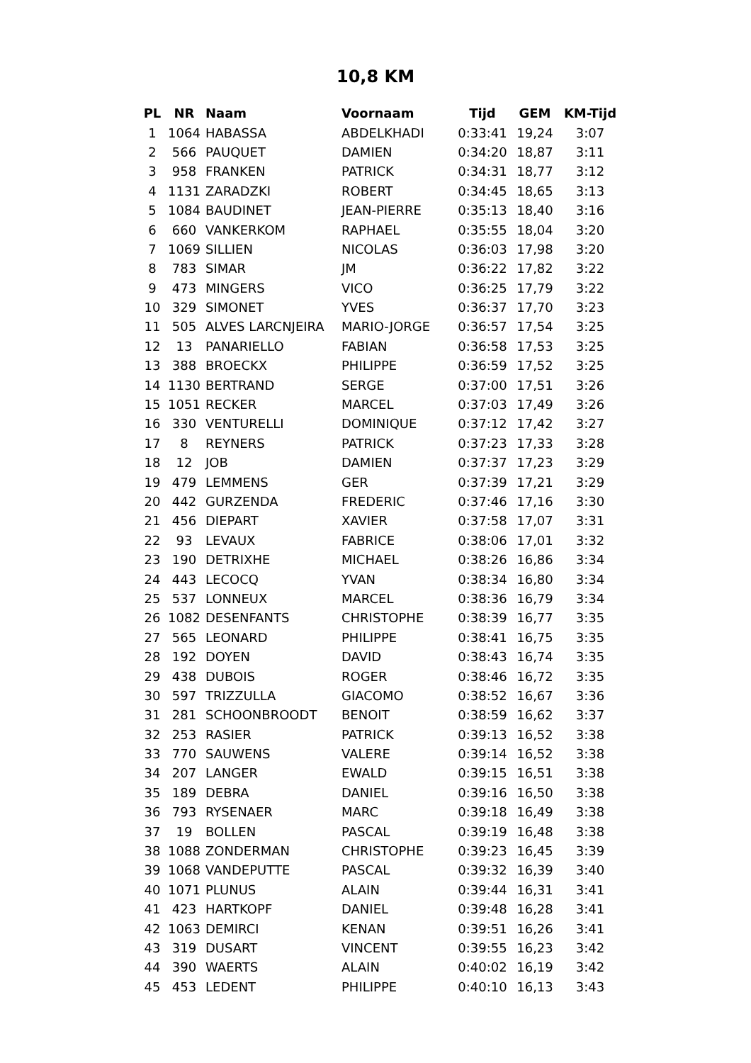10,8 KM
| PL | NR | Naam | Voornaam | Tijd | GEM | KM-Tijd |
| --- | --- | --- | --- | --- | --- | --- |
| 1 | 1064 | HABASSA | ABDELKHADI | 0:33:41 | 19,24 | 3:07 |
| 2 | 566 | PAUQUET | DAMIEN | 0:34:20 | 18,87 | 3:11 |
| 3 | 958 | FRANKEN | PATRICK | 0:34:31 | 18,77 | 3:12 |
| 4 | 1131 | ZARADZKI | ROBERT | 0:34:45 | 18,65 | 3:13 |
| 5 | 1084 | BAUDINET | JEAN-PIERRE | 0:35:13 | 18,40 | 3:16 |
| 6 | 660 | VANKERKOM | RAPHAEL | 0:35:55 | 18,04 | 3:20 |
| 7 | 1069 | SILLIEN | NICOLAS | 0:36:03 | 17,98 | 3:20 |
| 8 | 783 | SIMAR | JM | 0:36:22 | 17,82 | 3:22 |
| 9 | 473 | MINGERS | VICO | 0:36:25 | 17,79 | 3:22 |
| 10 | 329 | SIMONET | YVES | 0:36:37 | 17,70 | 3:23 |
| 11 | 505 | ALVES LARCNJEIRA | MARIO-JORGE | 0:36:57 | 17,54 | 3:25 |
| 12 | 13 | PANARIELLO | FABIAN | 0:36:58 | 17,53 | 3:25 |
| 13 | 388 | BROECKX | PHILIPPE | 0:36:59 | 17,52 | 3:25 |
| 14 | 1130 | BERTRAND | SERGE | 0:37:00 | 17,51 | 3:26 |
| 15 | 1051 | RECKER | MARCEL | 0:37:03 | 17,49 | 3:26 |
| 16 | 330 | VENTURELLI | DOMINIQUE | 0:37:12 | 17,42 | 3:27 |
| 17 | 8 | REYNERS | PATRICK | 0:37:23 | 17,33 | 3:28 |
| 18 | 12 | JOB | DAMIEN | 0:37:37 | 17,23 | 3:29 |
| 19 | 479 | LEMMENS | GER | 0:37:39 | 17,21 | 3:29 |
| 20 | 442 | GURZENDA | FREDERIC | 0:37:46 | 17,16 | 3:30 |
| 21 | 456 | DIEPART | XAVIER | 0:37:58 | 17,07 | 3:31 |
| 22 | 93 | LEVAUX | FABRICE | 0:38:06 | 17,01 | 3:32 |
| 23 | 190 | DETRIXHE | MICHAEL | 0:38:26 | 16,86 | 3:34 |
| 24 | 443 | LECOCQ | YVAN | 0:38:34 | 16,80 | 3:34 |
| 25 | 537 | LONNEUX | MARCEL | 0:38:36 | 16,79 | 3:34 |
| 26 | 1082 | DESENFANTS | CHRISTOPHE | 0:38:39 | 16,77 | 3:35 |
| 27 | 565 | LEONARD | PHILIPPE | 0:38:41 | 16,75 | 3:35 |
| 28 | 192 | DOYEN | DAVID | 0:38:43 | 16,74 | 3:35 |
| 29 | 438 | DUBOIS | ROGER | 0:38:46 | 16,72 | 3:35 |
| 30 | 597 | TRIZZULLA | GIACOMO | 0:38:52 | 16,67 | 3:36 |
| 31 | 281 | SCHOONBROODT | BENOIT | 0:38:59 | 16,62 | 3:37 |
| 32 | 253 | RASIER | PATRICK | 0:39:13 | 16,52 | 3:38 |
| 33 | 770 | SAUWENS | VALERE | 0:39:14 | 16,52 | 3:38 |
| 34 | 207 | LANGER | EWALD | 0:39:15 | 16,51 | 3:38 |
| 35 | 189 | DEBRA | DANIEL | 0:39:16 | 16,50 | 3:38 |
| 36 | 793 | RYSENAER | MARC | 0:39:18 | 16,49 | 3:38 |
| 37 | 19 | BOLLEN | PASCAL | 0:39:19 | 16,48 | 3:38 |
| 38 | 1088 | ZONDERMAN | CHRISTOPHE | 0:39:23 | 16,45 | 3:39 |
| 39 | 1068 | VANDEPUTTE | PASCAL | 0:39:32 | 16,39 | 3:40 |
| 40 | 1071 | PLUNUS | ALAIN | 0:39:44 | 16,31 | 3:41 |
| 41 | 423 | HARTKOPF | DANIEL | 0:39:48 | 16,28 | 3:41 |
| 42 | 1063 | DEMIRCI | KENAN | 0:39:51 | 16,26 | 3:41 |
| 43 | 319 | DUSART | VINCENT | 0:39:55 | 16,23 | 3:42 |
| 44 | 390 | WAERTS | ALAIN | 0:40:02 | 16,19 | 3:42 |
| 45 | 453 | LEDENT | PHILIPPE | 0:40:10 | 16,13 | 3:43 |